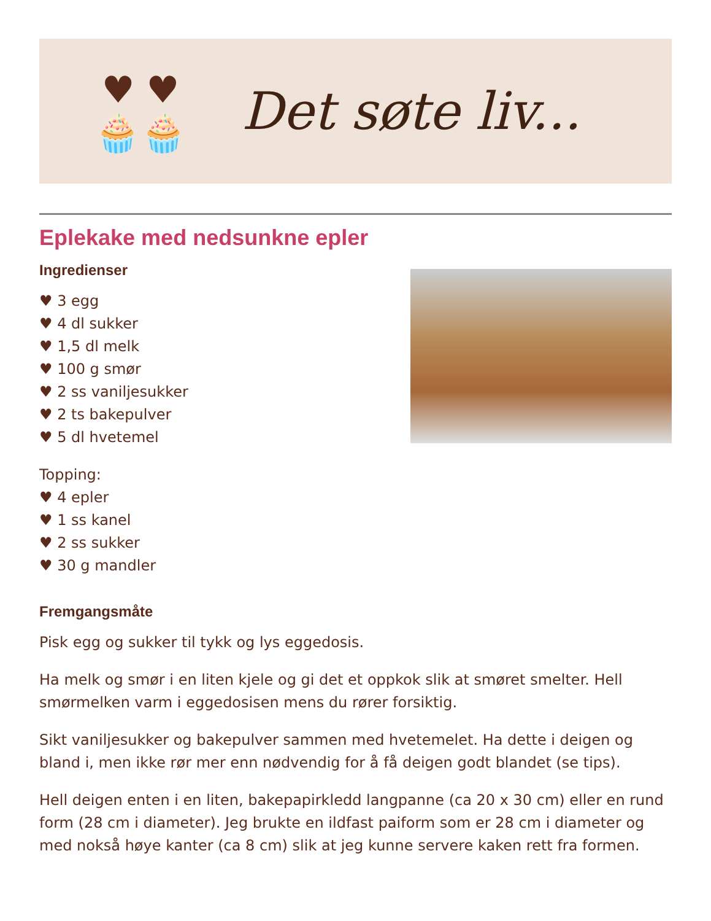♥ ♥
🧁🧁
Det søte liv...
Eplekake med nedsunkne epler
Ingredienser
♥ 3 egg
♥ 4 dl sukker
♥ 1,5 dl melk
♥ 100 g smør
♥ 2 ss vaniljesukker
♥ 2 ts bakepulver
♥ 5 dl hvetemel
Topping:
♥ 4 epler
♥ 1 ss kanel
♥ 2 ss sukker
♥ 30 g mandler
Fremgangsmåte
Pisk egg og sukker til tykk og lys eggedosis.
Ha melk og smør i en liten kjele og gi det et oppkok slik at smøret smelter. Hell smørmelken varm i eggedosisen mens du rører forsiktig.
Sikt vaniljesukker og bakepulver sammen med hvetemelet. Ha dette i deigen og bland i, men ikke rør mer enn nødvendig for å få deigen godt blandet (se tips).
Hell deigen enten i en liten, bakepapirkledd langpanne (ca 20 x 30 cm) eller en rund form (28 cm i diameter). Jeg brukte en ildfast paiform som er 28 cm i diameter og med nokså høye kanter (ca 8 cm) slik at jeg kunne servere kaken rett fra formen.